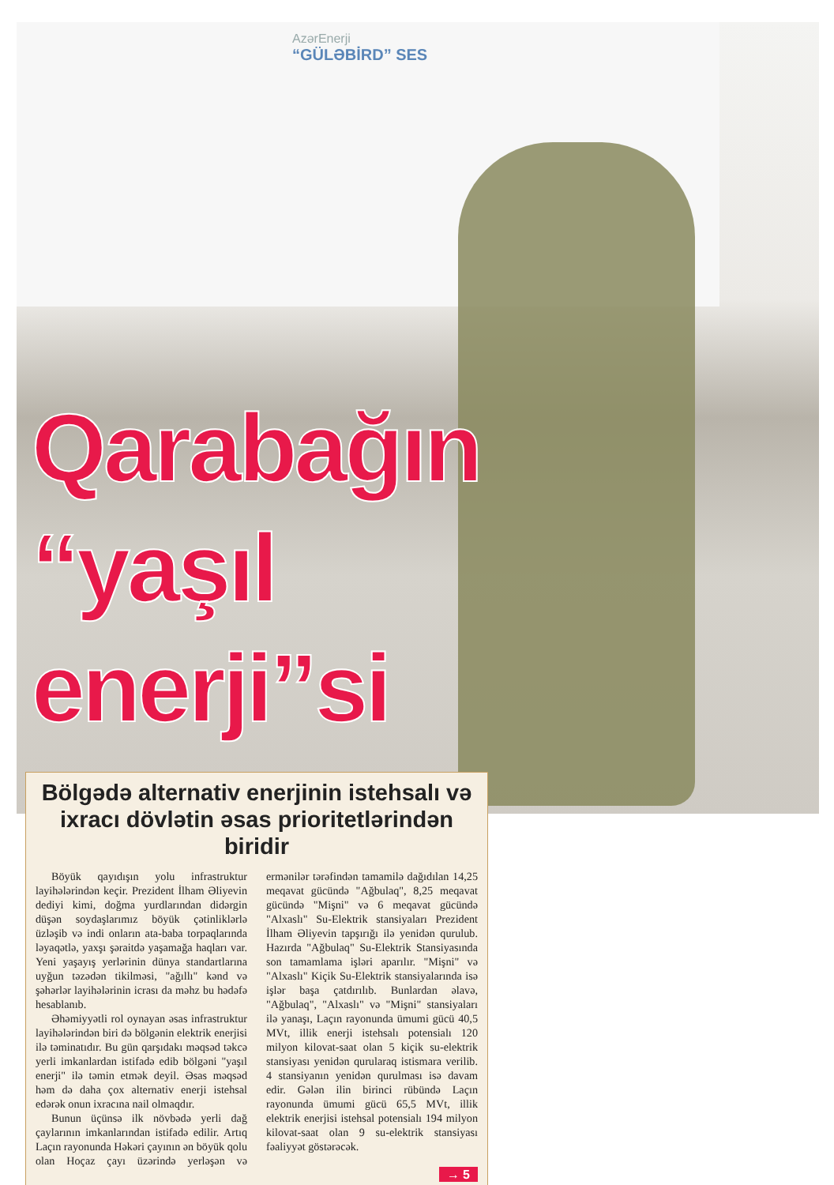AzərEnerji
“GÜLƏBİRD” SES
Qarabağın
“yaşıl
enerji”si
Bölgədə alternativ enerjinin istehsalı və ixracı dövlətin əsas prioritetlərindən biridir
Böyük qayıdışın yolu infrastruktur layihələrindən keçir. Prezident İlham Əliyevin dediyi kimi, doğma yurdlarından didərgin düşən soydaşlarımız böyük çətinliklərlə üzləşib və indi onların ata-baba torpaqlarında ləyaqətlə, yaxşı şəraitdə yaşamağa haqları var. Yeni yaşayış yerlərinin dünya standartlarına uyğun təzədən tikilməsi, "ağıllı" kənd və şəhərlər layihələrinin icrası da məhz bu hədəfə hesablanıb.
Əhəmiyyətli rol oynayan əsas infrastruktur layihələrindən biri də bölgənin elektrik enerjisi ilə təminatıdır. Bu gün qarşıdakı məqsəd təkcə yerli imkanlardan istifadə edib bölgəni "yaşıl enerji" ilə təmin etmək deyil. Əsas məqsəd həm də daha çox alternativ enerji istehsal edərək onun ixracına nail olmaqdır.
Bunun üçünsə ilk növbədə yerli dağ çaylarının imkanlarından istifadə edilir. Artıq Laçın rayonunda Həkəri çayının ən böyük qolu olan Hoçaz çayı üzərində yerləşən və ermənilər tərəfindən tamamilə dağıdılan 14,25 meqavat gücündə "Ağbulaq", 8,25 meqavat gücündə "Mişni" və 6 meqavat gücündə "Alxaslı" Su-Elektrik stansiyaları Prezident İlham Əliyevin tapşırığı ilə yenidən qurulub. Hazırda "Ağbulaq" Su-Elektrik Stansiyasında son tamamlama işləri aparılır. "Mişni" və "Alxaslı" Kiçik Su-Elektrik stansiyalarında isə işlər başa çatdırılıb. Bunlardan əlavə, "Ağbulaq", "Alxaslı" və "Mişni" stansiyaları ilə yanaşı, Laçın rayonunda ümumi gücü 40,5 MVt, illik enerji istehsalı potensialı 120 milyon kilovat-saat olan 5 kiçik su-elektrik stansiyası yenidən qurularaq istismara verilib. 4 stansiyanın yenidən qurulması isə davam edir. Gələn ilin birinci rübündə Laçın rayonunda ümumi gücü 65,5 MVt, illik elektrik enerjisi istehsal potensialı 194 milyon kilovat-saat olan 9 su-elektrik stansiyası fəaliyyət göstərəcək.
→ 5